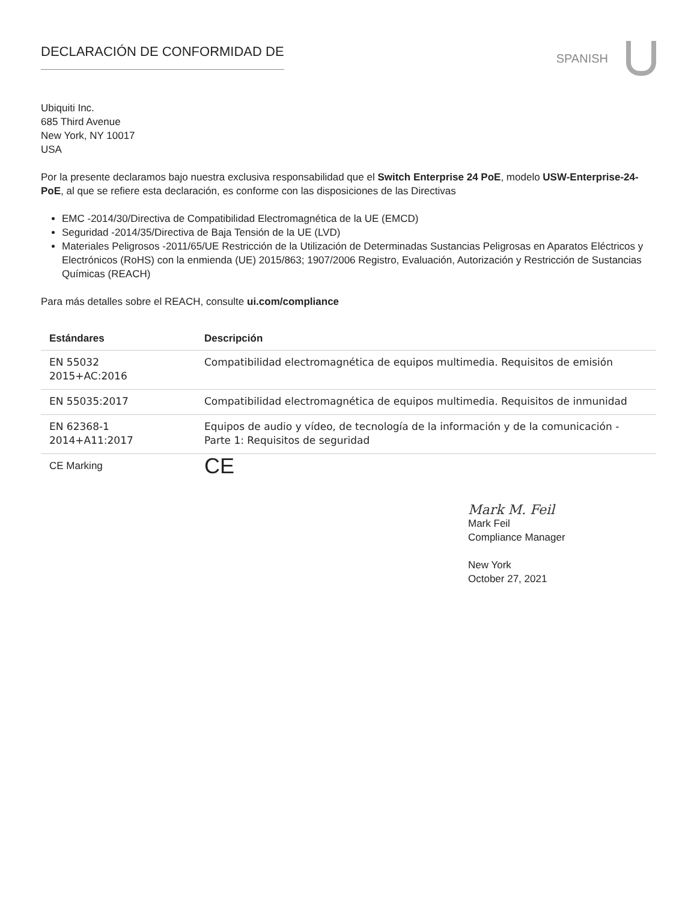DECLARACIÓN DE CONFORMIDAD DE
SPANISH
Ubiquiti Inc.
685 Third Avenue
New York, NY 10017
USA
Por la presente declaramos bajo nuestra exclusiva responsabilidad que el Switch Enterprise 24 PoE, modelo USW-Enterprise-24-PoE, al que se refiere esta declaración, es conforme con las disposiciones de las Directivas
EMC -2014/30/Directiva de Compatibilidad Electromagnética de la UE (EMCD)
Seguridad -2014/35/Directiva de Baja Tensión de la UE (LVD)
Materiales Peligrosos -2011/65/UE Restricción de la Utilización de Determinadas Sustancias Peligrosas en Aparatos Eléctricos y Electrónicos (RoHS) con la enmienda (UE) 2015/863; 1907/2006 Registro, Evaluación, Autorización y Restricción de Sustancias Químicas (REACH)
Para más detalles sobre el REACH, consulte ui.com/compliance
| Estándares | Descripción |
| --- | --- |
| EN 55032 2015+AC:2016 | Compatibilidad electromagnética de equipos multimedia. Requisitos de emisión |
| EN 55035:2017 | Compatibilidad electromagnética de equipos multimedia. Requisitos de inmunidad |
| EN 62368-1 2014+A11:2017 | Equipos de audio y vídeo, de tecnología de la información y de la comunicación - Parte 1: Requisitos de seguridad |
| CE Marking | CE |
Mark M. Feil
Mark Feil
Compliance Manager
New York
October 27, 2021